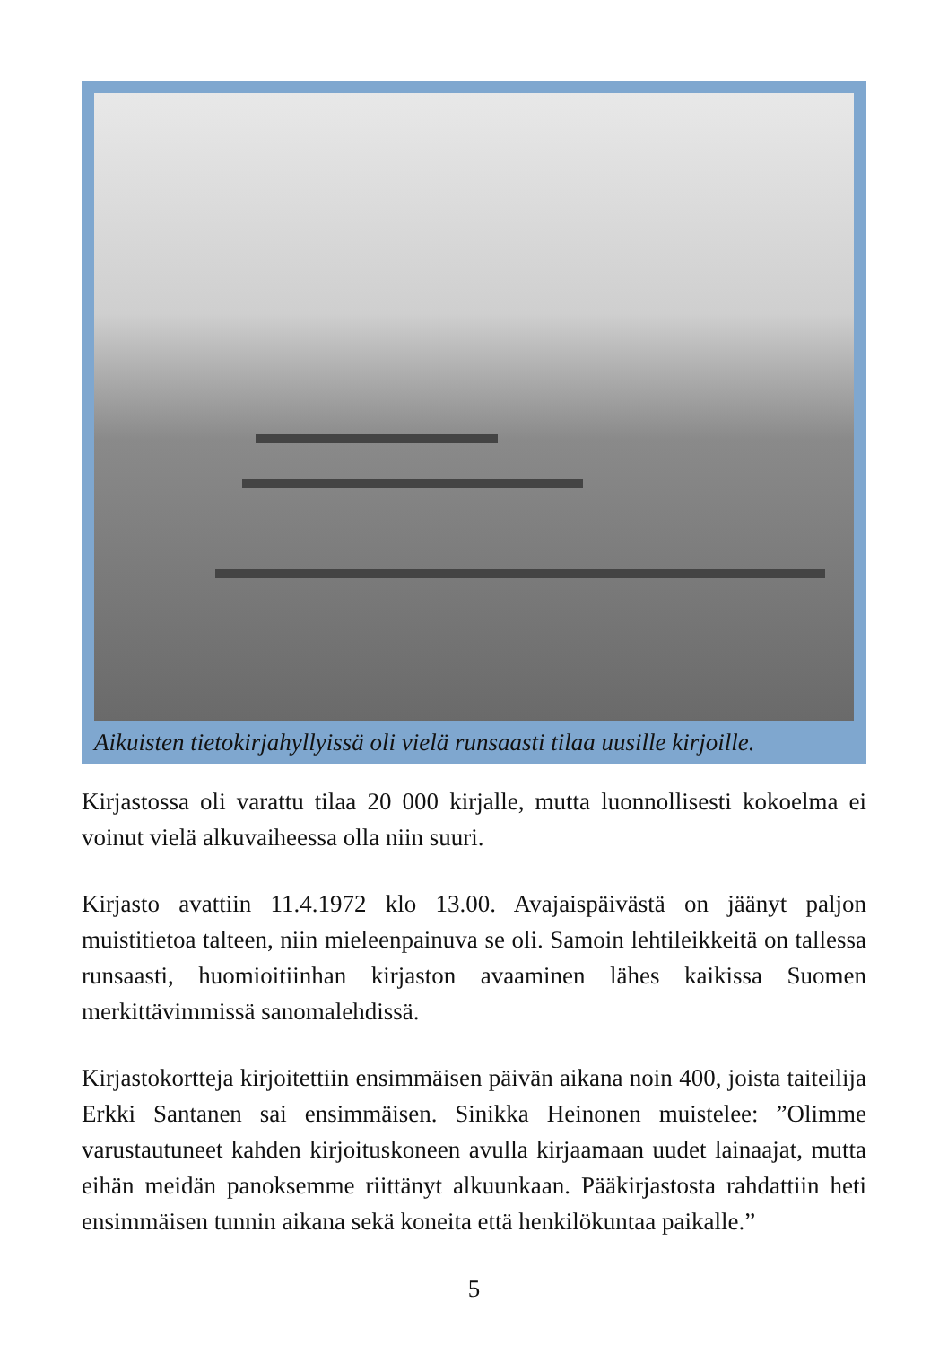Aikuisten tietokirjahyllyissä oli vielä runsaasti tilaa uusille kirjoille.
Kirjastossa oli varattu tilaa 20 000 kirjalle, mutta luonnollisesti kokoelma ei voinut vielä alkuvaiheessa olla niin suuri.
Kirjasto avattiin 11.4.1972 klo 13.00. Avajaispäivästä on jäänyt paljon muistitietoa talteen, niin mieleenpainuva se oli. Samoin lehtileikkeitä on tallessa runsaasti, huomioitiinhan kirjaston avaaminen lähes kaikissa Suomen merkittävimmissä sanomalehdissä.
Kirjastokortteja kirjoitettiin ensimmäisen päivän aikana noin 400, joista taiteilija Erkki Santanen sai ensimmäisen. Sinikka Heinonen muistelee: ”Olimme varustautuneet kahden kirjoituskoneen avulla kirjaamaan uudet lainaajat, mutta eihän meidän panoksemme riittänyt alkuunkaan. Pääkirjastosta rahdattiin heti ensimmäisen tunnin aikana sekä koneita että henkilökuntaa paikalle.”
5